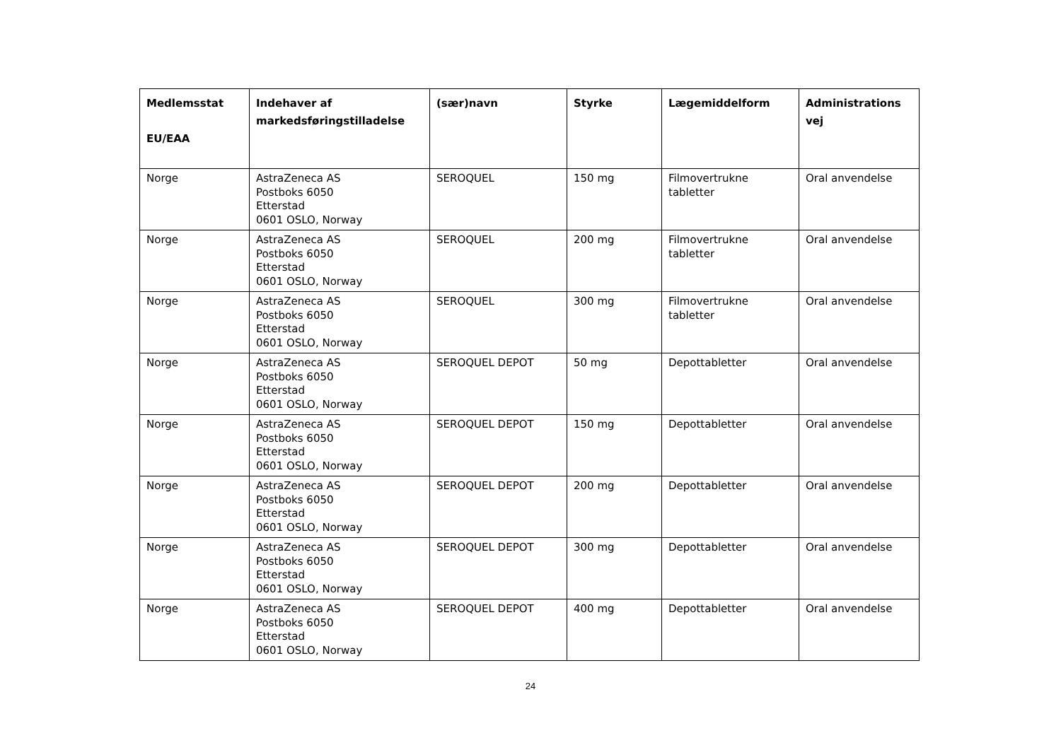| Medlemsstat EU/EAA | Indehaver af markedsføringstilladelse | (sær)navn | Styrke | Lægemiddelform | Administrations vej |
| --- | --- | --- | --- | --- | --- |
| Norge | AstraZeneca AS Postboks 6050 Etterstad 0601 OSLO, Norway | SEROQUEL | 150 mg | Filmovertrukne tabletter | Oral anvendelse |
| Norge | AstraZeneca AS Postboks 6050 Etterstad 0601 OSLO, Norway | SEROQUEL | 200 mg | Filmovertrukne tabletter | Oral anvendelse |
| Norge | AstraZeneca AS Postboks 6050 Etterstad 0601 OSLO, Norway | SEROQUEL | 300 mg | Filmovertrukne tabletter | Oral anvendelse |
| Norge | AstraZeneca AS Postboks 6050 Etterstad 0601 OSLO, Norway | SEROQUEL DEPOT | 50 mg | Depottabletter | Oral anvendelse |
| Norge | AstraZeneca AS Postboks 6050 Etterstad 0601 OSLO, Norway | SEROQUEL DEPOT | 150 mg | Depottabletter | Oral anvendelse |
| Norge | AstraZeneca AS Postboks 6050 Etterstad 0601 OSLO, Norway | SEROQUEL DEPOT | 200 mg | Depottabletter | Oral anvendelse |
| Norge | AstraZeneca AS Postboks 6050 Etterstad 0601 OSLO, Norway | SEROQUEL DEPOT | 300 mg | Depottabletter | Oral anvendelse |
| Norge | AstraZeneca AS Postboks 6050 Etterstad 0601 OSLO, Norway | SEROQUEL DEPOT | 400 mg | Depottabletter | Oral anvendelse |
24